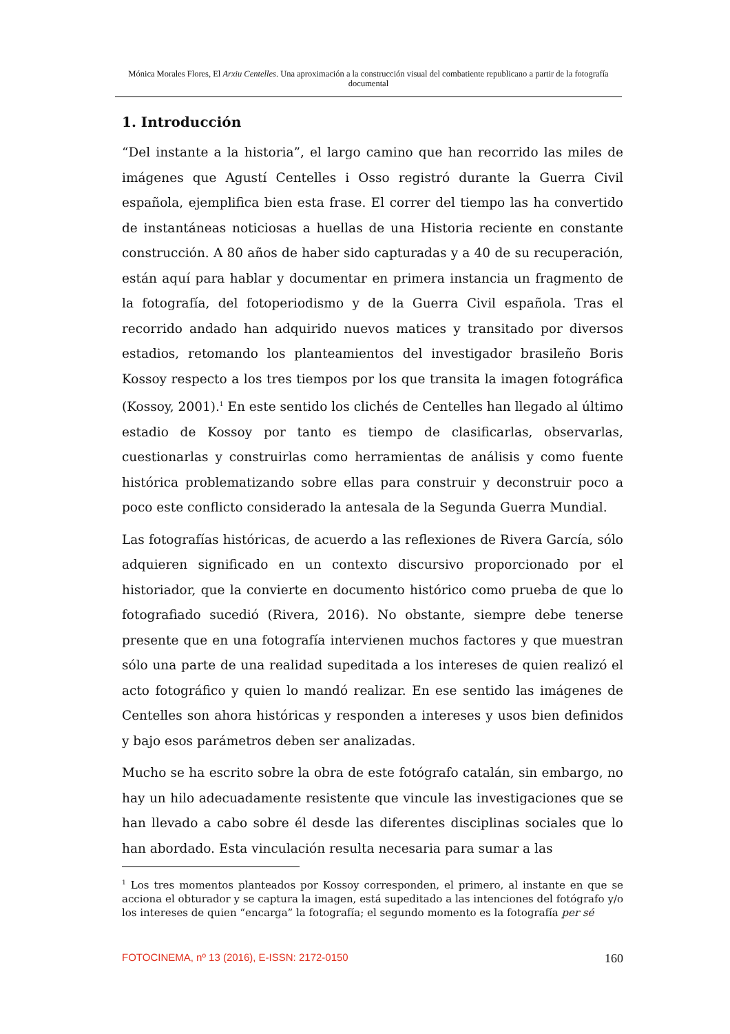Mónica Morales Flores, El Arxiu Centelles. Una aproximación a la construcción visual del combatiente republicano a partir de la fotografía documental
1. Introducción
“Del instante a la historia”, el largo camino que han recorrido las miles de imágenes que Agustí Centelles i Osso registró durante la Guerra Civil española, ejemplifica bien esta frase. El correr del tiempo las ha convertido de instantáneas noticiosas a huellas de una Historia reciente en constante construcción. A 80 años de haber sido capturadas y a 40 de su recuperación, están aquí para hablar y documentar en primera instancia un fragmento de la fotografía, del fotoperiodismo y de la Guerra Civil española. Tras el recorrido andado han adquirido nuevos matices y transitado por diversos estadios, retomando los planteamientos del investigador brasileño Boris Kossoy respecto a los tres tiempos por los que transita la imagen fotográfica (Kossoy, 2001).<sup>1</sup> En este sentido los clichés de Centelles han llegado al último estadio de Kossoy por tanto es tiempo de clasificarlas, observarlas, cuestionarlas y construirlas como herramientas de análisis y como fuente histórica problematizando sobre ellas para construir y deconstruir poco a poco este conflicto considerado la antesala de la Segunda Guerra Mundial.
Las fotografías históricas, de acuerdo a las reflexiones de Rivera García, sólo adquieren significado en un contexto discursivo proporcionado por el historiador, que la convierte en documento histórico como prueba de que lo fotografiado sucedió (Rivera, 2016). No obstante, siempre debe tenerse presente que en una fotografía intervienen muchos factores y que muestran sólo una parte de una realidad supeditada a los intereses de quien realizó el acto fotográfico y quien lo mandó realizar. En ese sentido las imágenes de Centelles son ahora históricas y responden a intereses y usos bien definidos y bajo esos parámetros deben ser analizadas.
Mucho se ha escrito sobre la obra de este fotógrafo catalán, sin embargo, no hay un hilo adecuadamente resistente que vincule las investigaciones que se han llevado a cabo sobre él desde las diferentes disciplinas sociales que lo han abordado. Esta vinculación resulta necesaria para sumar a las
<sup>1</sup> Los tres momentos planteados por Kossoy corresponden, el primero, al instante en que se acciona el obturador y se captura la imagen, está supeditado a las intenciones del fotógrafo y/o los intereses de quien “encarga” la fotografía; el segundo momento es la fotografía per sé
FOTOCINEMA, nº 13 (2016), E-ISSN: 2172-0150 160